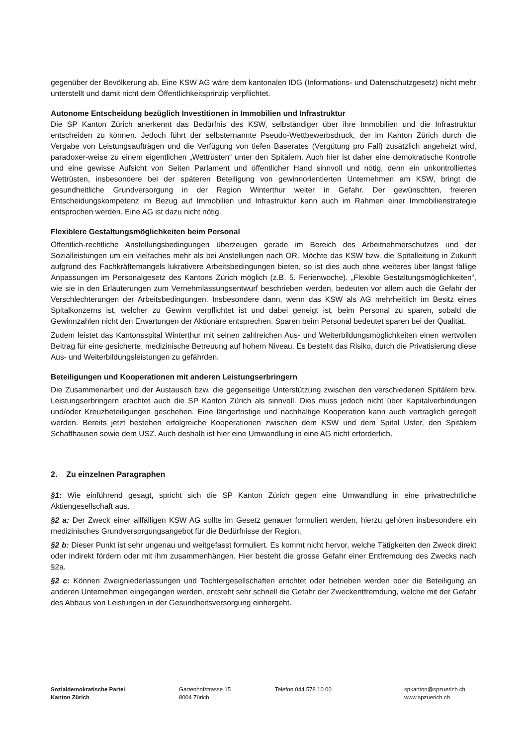gegenüber der Bevölkerung ab. Eine KSW AG wäre dem kantonalen IDG (Informations- und Datenschutzgesetz) nicht mehr unterstellt und damit nicht dem Öffentlichkeitsprinzip verpflichtet.
Autonome Entscheidung bezüglich Investitionen in Immobilien und Infrastruktur
Die SP Kanton Zürich anerkennt das Bedürfnis des KSW, selbständiger über ihre Immobilien und die Infrastruktur entscheiden zu können. Jedoch führt der selbsternannte Pseudo-Wettbewerbsdruck, der im Kanton Zürich durch die Vergabe von Leistungsaufträgen und die Verfügung von tiefen Baserates (Vergütung pro Fall) zusätzlich angeheizt wird, paradoxer-weise zu einem eigentlichen „Wettrüsten“ unter den Spitälern. Auch hier ist daher eine demokratische Kontrolle und eine gewisse Aufsicht von Seiten Parlament und öffentlicher Hand sinnvoll und nötig, denn ein unkontrolliertes Wettrüsten, insbesondere bei der späteren Beteiligung von gewinnorientierten Unternehmen am KSW, bringt die gesundheitliche Grundversorgung in der Region Winterthur weiter in Gefahr. Der gewünschten, freieren Entscheidungskompetenz im Bezug auf Immobilien und Infrastruktur kann auch im Rahmen einer Immobilienstrategie entsprochen werden. Eine AG ist dazu nicht nötig.
Flexiblere Gestaltungsmöglichkeiten beim Personal
Öffentlich-rechtliche Anstellungsbedingungen überzeugen gerade im Bereich des Arbeitnehmerschutzes und der Sozialleistungen um ein vielfaches mehr als bei Anstellungen nach OR. Möchte das KSW bzw. die Spitalleitung in Zukunft aufgrund des Fachkräftemangels lukrativere Arbeitsbedingungen bieten, so ist dies auch ohne weiteres über längst fällige Anpassungen im Personalgesetz des Kantons Zürich möglich (z.B. 5. Ferienwoche). „Flexible Gestaltungsmöglichkeiten“, wie sie in den Erläuterungen zum Vernehmlassungsentwurf beschrieben werden, bedeuten vor allem auch die Gefahr der Verschlechterungen der Arbeitsbedingungen. Insbesondere dann, wenn das KSW als AG mehrheitlich im Besitz eines Spitalkonzerns ist, welcher zu Gewinn verpflichtet ist und dabei geneigt ist, beim Personal zu sparen, sobald die Gewinnzahlen nicht den Erwartungen der Aktionäre entsprechen. Sparen beim Personal bedeutet sparen bei der Qualität.
Zudem leistet das Kantonsspital Winterthur mit seinen zahlreichen Aus- und Weiterbildungsmöglichkeiten einen wertvollen Beitrag für eine gesicherte, medizinische Betreuung auf hohem Niveau. Es besteht das Risiko, durch die Privatisierung diese Aus- und Weiterbildungsleistungen zu gefährden.
Beteiligungen und Kooperationen mit anderen Leistungserbringern
Die Zusammenarbeit und der Austausch bzw. die gegenseitige Unterstützung zwischen den verschiedenen Spitälern bzw. Leistungserbringern erachtet auch die SP Kanton Zürich als sinnvoll. Dies muss jedoch nicht über Kapitalverbindungen und/oder Kreuzbeteiligungen geschehen. Eine längerfristige und nachhaltige Kooperation kann auch vertraglich geregelt werden. Bereits jetzt bestehen erfolgreiche Kooperationen zwischen dem KSW und dem Spital Uster, den Spitälern Schaffhausen sowie dem USZ. Auch deshalb ist hier eine Umwandlung in eine AG nicht erforderlich.
2. Zu einzelnen Paragraphen
§1: Wie einführend gesagt, spricht sich die SP Kanton Zürich gegen eine Umwandlung in eine privatrechtliche Aktiengesellschaft aus.
§2 a: Der Zweck einer allfälligen KSW AG sollte im Gesetz genauer formuliert werden, hierzu gehören insbesondere ein medizinisches Grundversorgungsangebot für die Bedürfnisse der Region.
§2 b: Dieser Punkt ist sehr ungenau und weitgefasst formuliert. Es kommt nicht hervor, welche Tätigkeiten den Zweck direkt oder indirekt fördern oder mit ihm zusammenhängen. Hier besteht die grosse Gefahr einer Entfremdung des Zwecks nach §2a.
§2 c: Können Zweigniederlassungen und Tochtergesellschaften errichtet oder betrieben werden oder die Beteiligung an anderen Unternehmen eingegangen werden, entsteht sehr schnell die Gefahr der Zweckentfremdung, welche mit der Gefahr des Abbaus von Leistungen in der Gesundheitsversorgung einhergeht.
Sozialdemokratische Partei
Kanton Zürich
Gartenhofstrasse 15
8004 Zürich
Telefon 044 578 10 00 spkanton@spzuerich.ch
www.spzuerich.ch